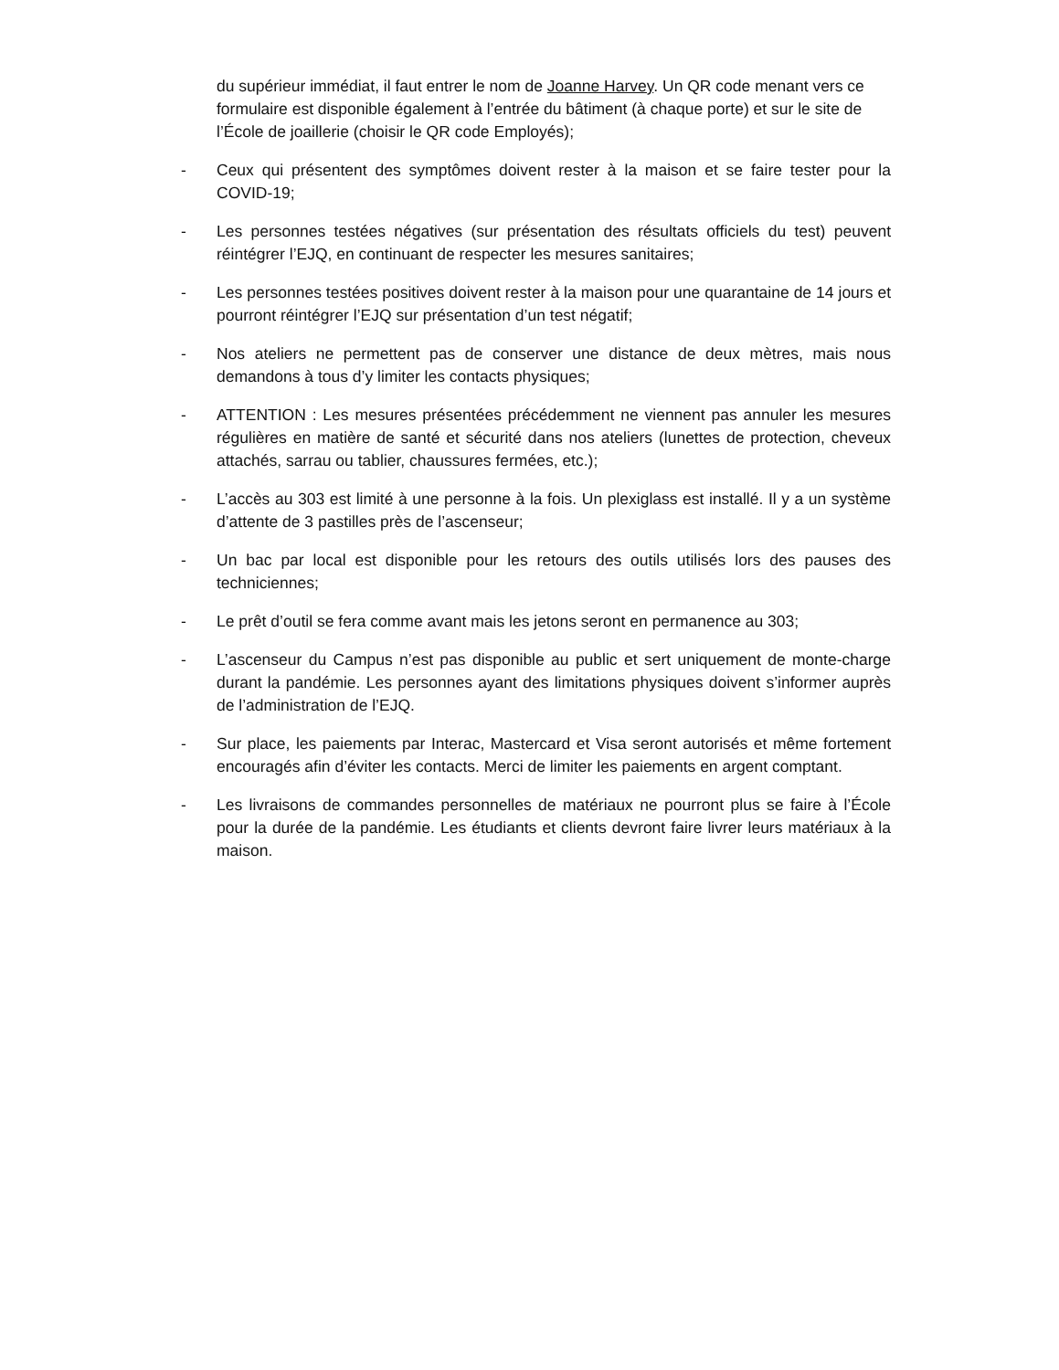du supérieur immédiat, il faut entrer le nom de Joanne Harvey. Un QR code menant vers ce formulaire est disponible également à l’entrée du bâtiment (à chaque porte) et sur le site de l’École de joaillerie (choisir le QR code Employés);
- Ceux qui présentent des symptômes doivent rester à la maison et se faire tester pour la COVID-19;
- Les personnes testées négatives (sur présentation des résultats officiels du test) peuvent réintégrer l’EJQ, en continuant de respecter les mesures sanitaires;
- Les personnes testées positives doivent rester à la maison pour une quarantaine de 14 jours et pourront réintégrer l’EJQ sur présentation d’un test négatif;
- Nos ateliers ne permettent pas de conserver une distance de deux mètres, mais nous demandons à tous d’y limiter les contacts physiques;
- ATTENTION : Les mesures présentées précédemment ne viennent pas annuler les mesures régulières en matière de santé et sécurité dans nos ateliers (lunettes de protection, cheveux attachés, sarrau ou tablier, chaussures fermées, etc.);
- L’accès au 303 est limité à une personne à la fois. Un plexiglass est installé. Il y a un système d’attente de 3 pastilles près de l’ascenseur;
- Un bac par local est disponible pour les retours des outils utilisés lors des pauses des techniciennes;
- Le prêt d’outil se fera comme avant mais les jetons seront en permanence au 303;
- L’ascenseur du Campus n’est pas disponible au public et sert uniquement de monte-charge durant la pandémie. Les personnes ayant des limitations physiques doivent s’informer auprès de l’administration de l’EJQ.
- Sur place, les paiements par Interac, Mastercard et Visa seront autorisés et même fortement encouragés afin d’éviter les contacts. Merci de limiter les paiements en argent comptant.
- Les livraisons de commandes personnelles de matériaux ne pourront plus se faire à l’École pour la durée de la pandémie. Les étudiants et clients devront faire livrer leurs matériaux à la maison.